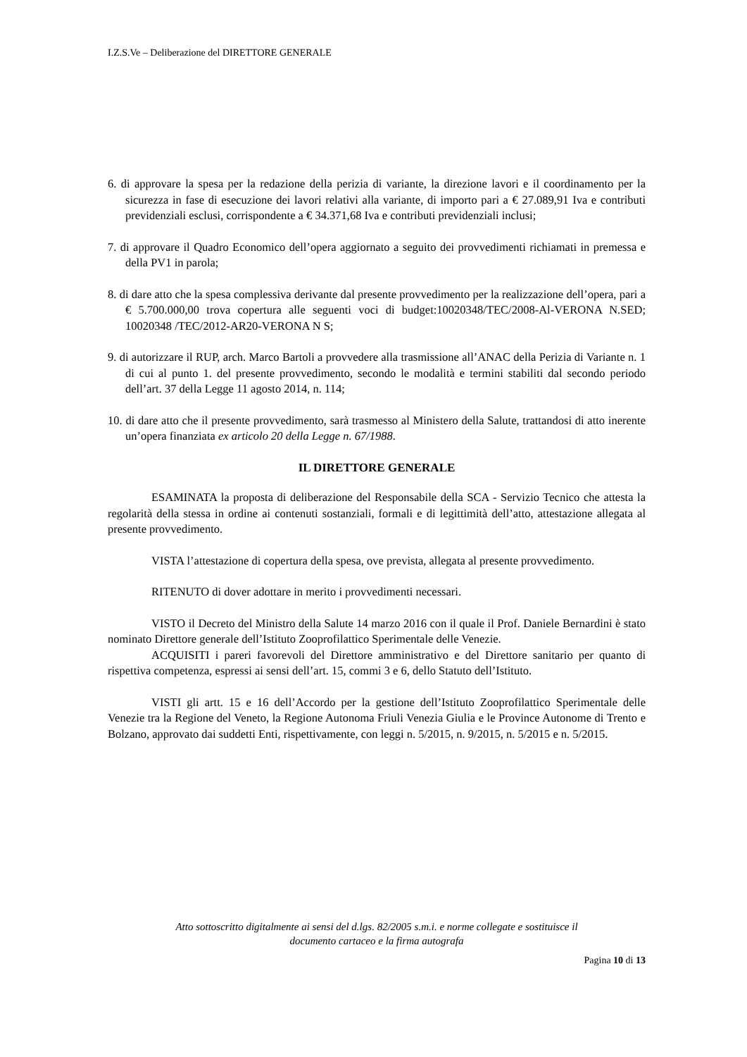I.Z.S.Ve – Deliberazione del DIRETTORE GENERALE
6. di approvare la spesa per la redazione della perizia di variante, la direzione lavori e il coordinamento per la sicurezza in fase di esecuzione dei lavori relativi alla variante, di importo pari a € 27.089,91 Iva e contributi previdenziali esclusi, corrispondente a € 34.371,68 Iva e contributi previdenziali inclusi;
7. di approvare il Quadro Economico dell’opera aggiornato a seguito dei provvedimenti richiamati in premessa e della PV1 in parola;
8. di dare atto che la spesa complessiva derivante dal presente provvedimento per la realizzazione dell’opera, pari a € 5.700.000,00 trova copertura alle seguenti voci di budget:10020348/TEC/2008-Al-VERONA N.SED; 10020348 /TEC/2012-AR20-VERONA N S;
9. di autorizzare il RUP, arch. Marco Bartoli a provvedere alla trasmissione all’ANAC della Perizia di Variante n. 1 di cui al punto 1. del presente provvedimento, secondo le modalità e termini stabiliti dal secondo periodo dell’art. 37 della Legge 11 agosto 2014, n. 114;
10. di dare atto che il presente provvedimento, sarà trasmesso al Ministero della Salute, trattandosi di atto inerente un’opera finanziata ex articolo 20 della Legge n. 67/1988.
IL DIRETTORE GENERALE
ESAMINATA la proposta di deliberazione del Responsabile della SCA - Servizio Tecnico che attesta la regolarità della stessa in ordine ai contenuti sostanziali, formali e di legittimità dell’atto, attestazione allegata al presente provvedimento.
VISTA l’attestazione di copertura della spesa, ove prevista, allegata al presente provvedimento.
RITENUTO di dover adottare in merito i provvedimenti necessari.
VISTO il Decreto del Ministro della Salute 14 marzo 2016 con il quale il Prof. Daniele Bernardini è stato nominato Direttore generale dell’Istituto Zooprofilattico Sperimentale delle Venezie.
ACQUISITI i pareri favorevoli del Direttore amministrativo e del Direttore sanitario per quanto di rispettiva competenza, espressi ai sensi dell’art. 15, commi 3 e 6, dello Statuto dell’Istituto.
VISTI gli artt. 15 e 16 dell’Accordo per la gestione dell’Istituto Zooprofilattico Sperimentale delle Venezie tra la Regione del Veneto, la Regione Autonoma Friuli Venezia Giulia e le Province Autonome di Trento e Bolzano, approvato dai suddetti Enti, rispettivamente, con leggi n. 5/2015, n. 9/2015, n. 5/2015 e n. 5/2015.
Atto sottoscritto digitalmente ai sensi del d.lgs. 82/2005 s.m.i. e norme collegate e sostituisce il
documento cartaceo e la firma autografa
Pagina 10 di 13